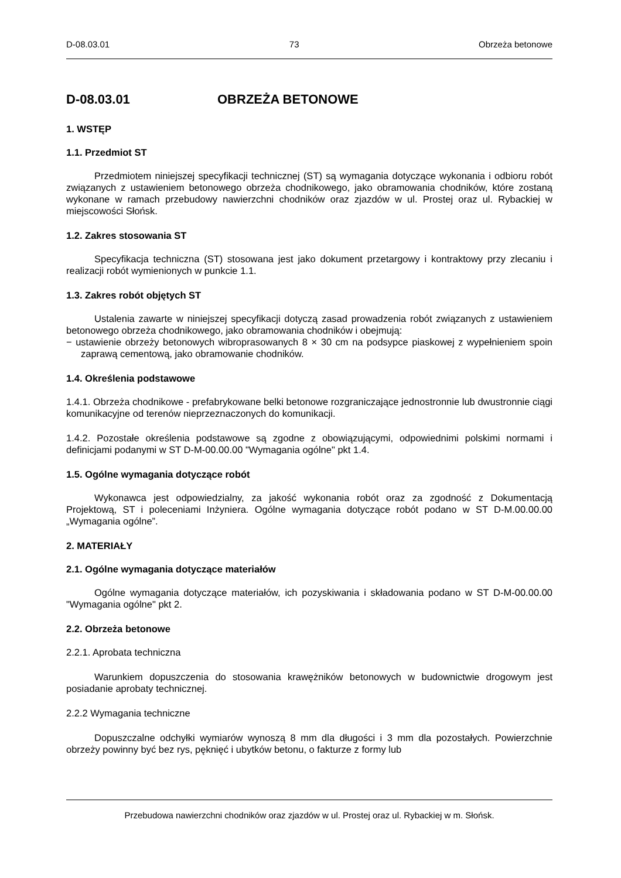D-08.03.01 73 Obrzeża betonowe
D-08.03.01 OBRZEŻA BETONOWE
1. WSTĘP
1.1. Przedmiot ST
Przedmiotem niniejszej specyfikacji technicznej (ST) są wymagania dotyczące wykonania i odbioru robót związanych z ustawieniem betonowego obrzeża chodnikowego, jako obramowania chodników, które zostaną wykonane w ramach przebudowy nawierzchni chodników oraz zjazdów w ul. Prostej oraz ul. Rybackiej w miejscowości Słońsk.
1.2. Zakres stosowania ST
Specyfikacja techniczna (ST) stosowana jest jako dokument przetargowy i kontraktowy przy zlecaniu i realizacji robót wymienionych w punkcie 1.1.
1.3. Zakres robót objętych ST
Ustalenia zawarte w niniejszej specyfikacji dotyczą zasad prowadzenia robót związanych z ustawieniem betonowego obrzeża chodnikowego, jako obramowania chodników i obejmują:
− ustawienie obrzeży betonowych wibroprasowanych 8 × 30 cm na podsypce piaskowej z wypełnieniem spoin zaprawą cementową, jako obramowanie chodników.
1.4. Określenia podstawowe
1.4.1. Obrzeża chodnikowe - prefabrykowane belki betonowe rozgraniczające jednostronnie lub dwustronnie ciągi komunikacyjne od terenów nieprzeznaczonych do komunikacji.
1.4.2. Pozostałe określenia podstawowe są zgodne z obowiązującymi, odpowiednimi polskimi normami i definicjami podanymi w ST D-M-00.00.00 "Wymagania ogólne" pkt 1.4.
1.5. Ogólne wymagania dotyczące robót
Wykonawca jest odpowiedzialny, za jakość wykonania robót oraz za zgodność z Dokumentacją Projektową, ST i poleceniami Inżyniera. Ogólne wymagania dotyczące robót podano w ST D-M.00.00.00 „Wymagania ogólne”.
2. MATERIAŁY
2.1. Ogólne wymagania dotyczące materiałów
Ogólne wymagania dotyczące materiałów, ich pozyskiwania i składowania podano w ST D-M-00.00.00 "Wymagania ogólne" pkt 2.
2.2. Obrzeża betonowe
2.2.1. Aprobata techniczna
Warunkiem dopuszczenia do stosowania krawężników betonowych w budownictwie drogowym jest posiadanie aprobaty technicznej.
2.2.2 Wymagania techniczne
Dopuszczalne odchyłki wymiarów wynoszą 8 mm dla długości i 3 mm dla pozostałych. Powierzchnie obrzeży powinny być bez rys, pęknięć i ubytków betonu, o fakturze z formy lub
Przebudowa nawierzchni chodników oraz zjazdów w ul. Prostej oraz ul. Rybackiej w m. Słońsk.